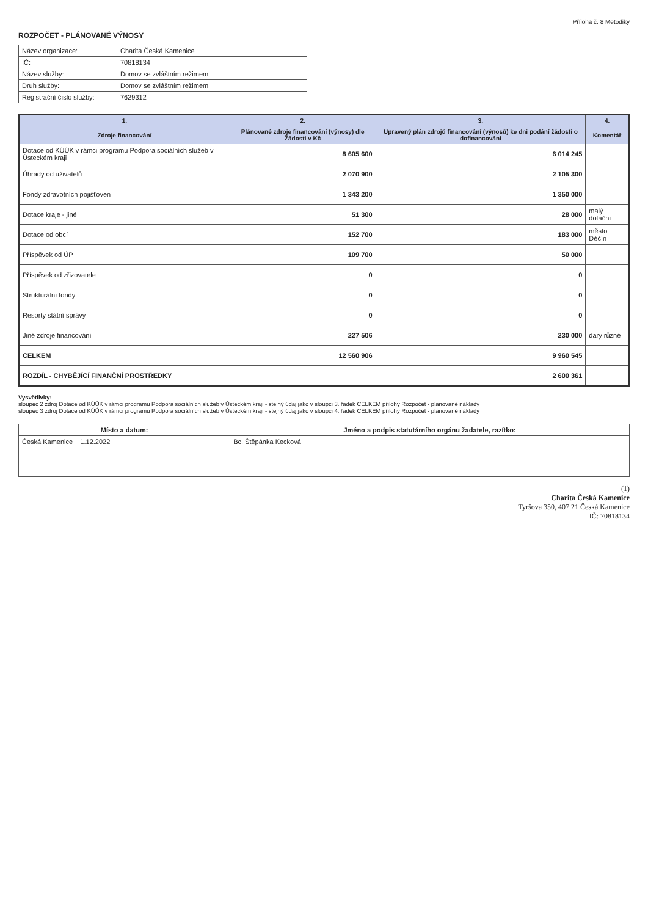Příloha č. 8 Metodiky
ROZPOČET - PLÁNOVANÉ VÝNOSY
| Název organizace: | Charita Česká Kamenice |
| IČ: | 70818134 |
| Název služby: | Domov se zvláštním režimem |
| Druh služby: | Domov se zvláštním režimem |
| Registrační číslo služby: | 7629312 |
| 1. | 2. | 3. | 4. |
| --- | --- | --- | --- |
| Zdroje financování | Plánované zdroje financování (výnosy) dle Žádosti v Kč | Upravený plán zdrojů financování (výnosů) ke dni podání žádosti o dofinancování | Komentář |
| Dotace od KÚÚK v rámci programu Podpora sociálních služeb v Ústeckém kraji | 8 605 600 | 6 014 245 | |
| Úhrady od uživatelů | 2 070 900 | 2 105 300 | |
| Fondy zdravotních pojišťoven | 1 343 200 | 1 350 000 | |
| Dotace kraje - jiné | 51 300 | 28 000 | malý dotační |
| Dotace od obcí | 152 700 | 183 000 | město Děčín |
| Příspěvek od ÚP | 109 700 | 50 000 | |
| Příspěvek od zřizovatele | 0 | 0 | |
| Strukturální fondy | 0 | 0 | |
| Resorty státní správy | 0 | 0 | |
| Jiné zdroje financování | 227 506 | 230 000 | dary různé |
| CELKEM | 12 560 906 | 9 960 545 | |
| ROZDÍL - CHYBĚJÍCÍ FINANČNÍ PROSTŘEDKY | | 2 600 361 | |
Vysvětlivky:
sloupec 2 zdroj Dotace od KÚÚK v rámci programu Podpora sociálních služeb v Ústeckém kraji - stejný údaj jako v sloupci 3. řádek CELKEM přílohy Rozpočet - plánované náklady
sloupec 3 zdroj Dotace od KÚÚK v rámci programu Podpora sociálních služeb v Ústeckém kraji - stejný údaj jako v sloupci 4. řádek CELKEM přílohy Rozpočet - plánované náklady
| Místo a datum: | Jméno a podpis statutárního orgánu žadatele, razítko: |
| --- | --- |
| Česká Kamenice 1.12.2022 | Bc. Štěpánka Kecková |
(1)
Charita Česká Kamenice
Tyršova 350, 407 21 Česká Kamenice
IČ: 70818134